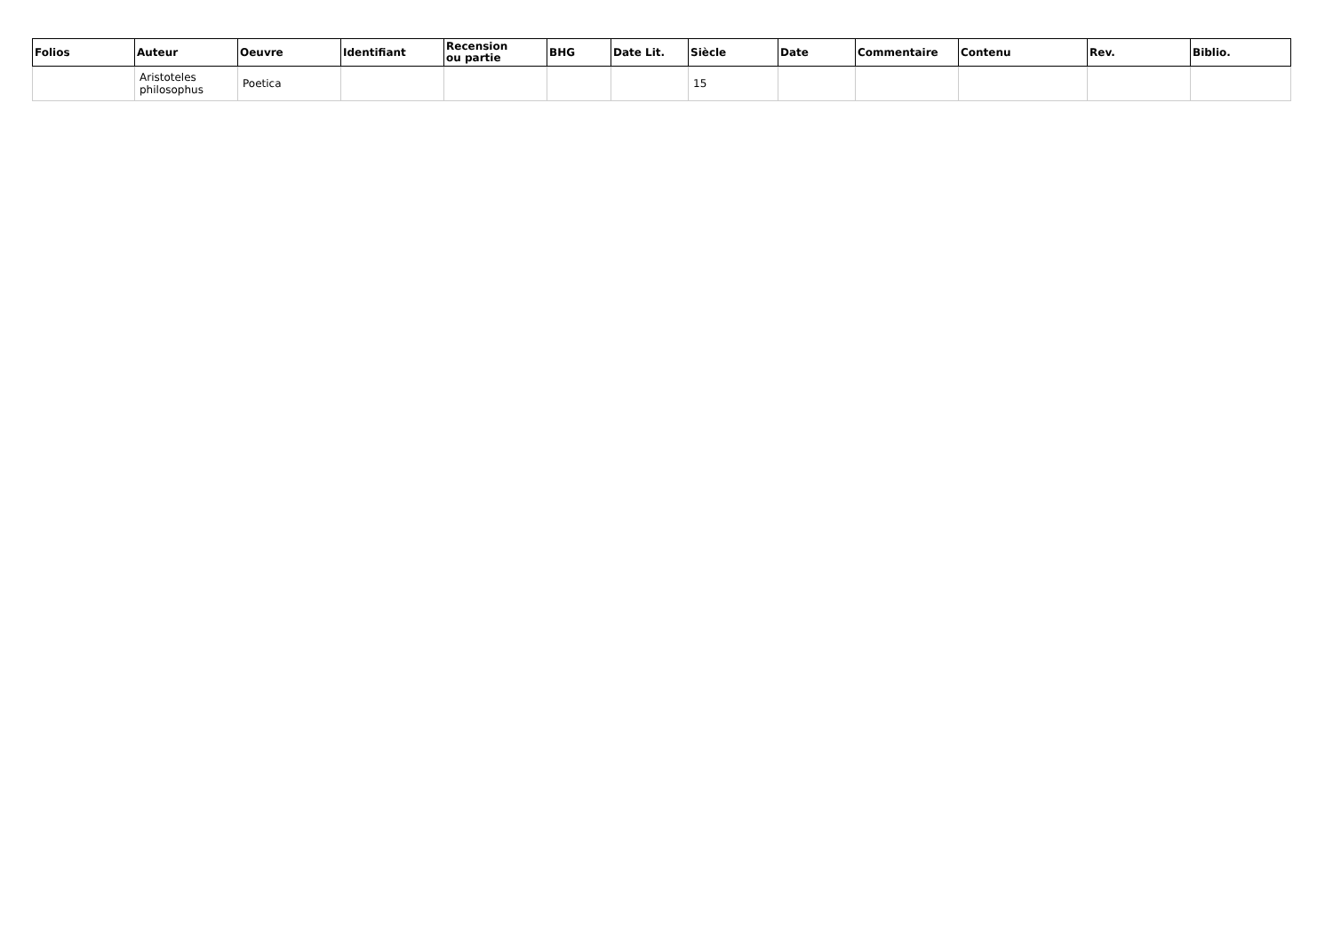| Folios | Auteur | Oeuvre | Identifiant | Recension ou partie | BHG | Date Lit. | Siècle | Date | Commentaire | Contenu | Rev. | Biblio. |
| --- | --- | --- | --- | --- | --- | --- | --- | --- | --- | --- | --- | --- |
| | Aristoteles philosophus | Poetica | | | | | 15 | | | | | |